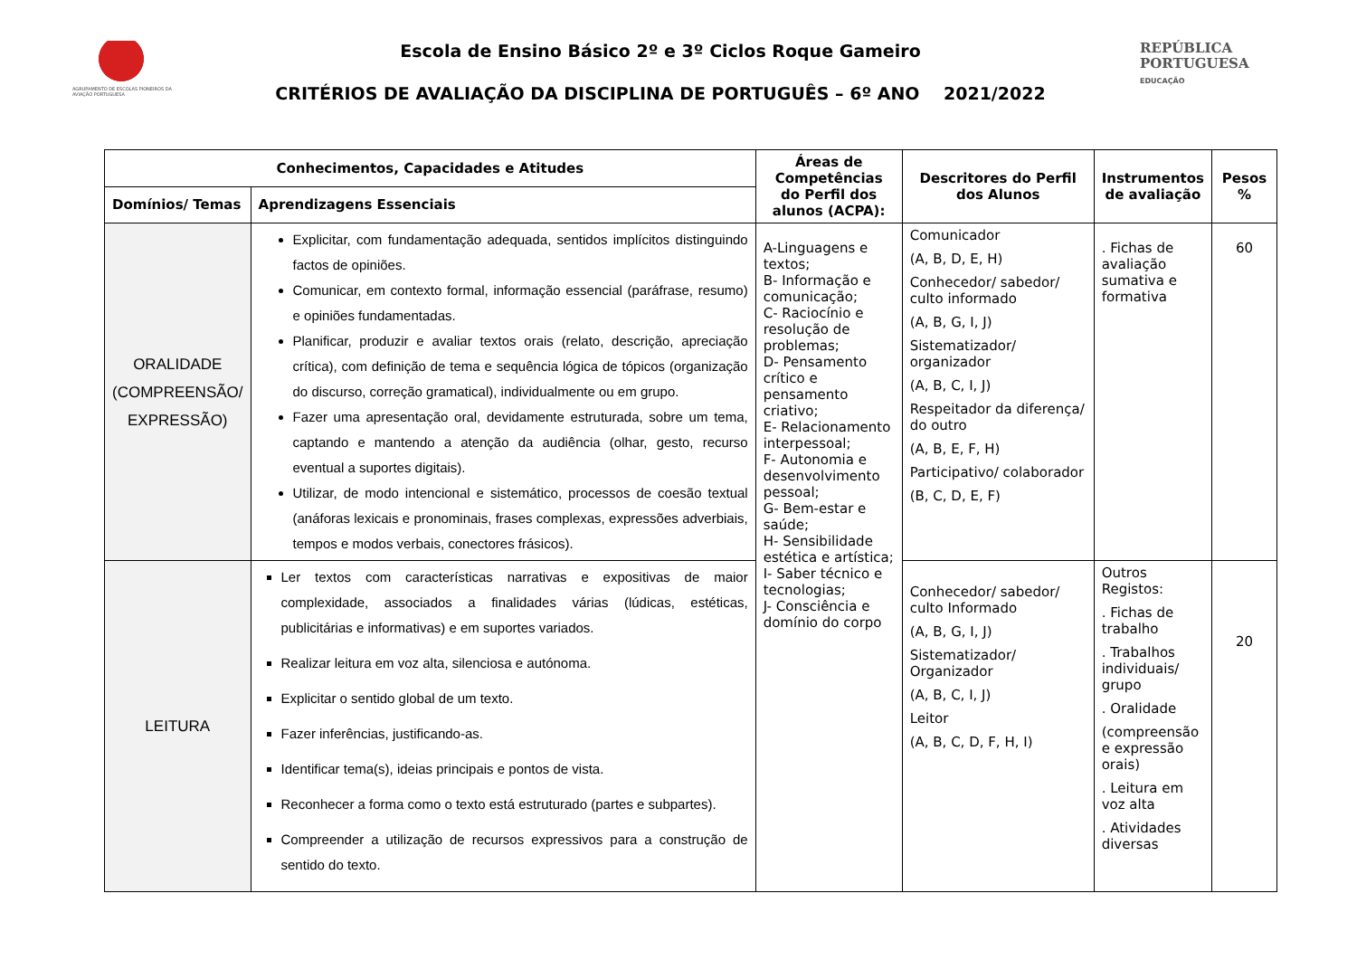AGRUPAMENTO DE ESCOLAS PIONEIROS DA AVIAÇÃO PORTUGUESA
Escola de Ensino Básico 2º e 3º Ciclos Roque Gameiro
CRITÉRIOS DE AVALIAÇÃO DA DISCIPLINA DE PORTUGUÊS – 6º ANO 2021/2022
REPÚBLICA
PORTUGUESA
EDUCAÇÃO
| Conhecimentos, Capacidades e Atitudes | | Áreas de Competências do Perfil dos alunos (ACPA): | Descritores do Perfil dos Alunos | Instrumentos de avaliação | Pesos % |
| --- | --- | --- | --- | --- | --- |
| Domínios/ Temas | Aprendizagens Essenciais | | | | |
| ORALIDADE (COMPREENSÃO/ EXPRESSÃO) | Explicitar, com fundamentação adequada, sentidos implícitos distinguindo factos de opiniões. Comunicar, em contexto formal, informação essencial (paráfrase, resumo) e opiniões fundamentadas. Planificar, produzir e avaliar textos orais (relato, descrição, apreciação crítica), com definição de tema e sequência lógica de tópicos (organização do discurso, correção gramatical), individualmente ou em grupo. Fazer uma apresentação oral, devidamente estruturada, sobre um tema, captando e mantendo a atenção da audiência (olhar, gesto, recurso eventual a suportes digitais). Utilizar, de modo intencional e sistemático, processos de coesão textual (anáforas lexicais e pronominais, frases complexas, expressões adverbiais, tempos e modos verbais, conectores frásicos). | A-Linguagens e textos; B- Informação e comunicação; C- Raciocínio e resolução de problemas; D- Pensamento crítico e pensamento criativo; E- Relacionamento interpessoal; F- Autonomia e desenvolvimento pessoal; G- Bem-estar e saúde; H- Sensibilidade estética e artística; I- Saber técnico e tecnologias; J- Consciência e domínio do corpo | Comunicador (A, B, D, E, H) Conhecedor/ sabedor/ culto informado (A, B, G, I, J) Sistematizador/ organizador (A, B, C, I, J) Respeitador da diferença/ do outro (A, B, E, F, H) Participativo/ colaborador (B, C, D, E, F) | . Fichas de avaliação sumativa e formativa | 60 |
| LEITURA | Ler textos com características narrativas e expositivas de maior complexidade, associados a finalidades várias (lúdicas, estéticas, publicitárias e informativas) e em suportes variados. Realizar leitura em voz alta, silenciosa e autónoma. Explicitar o sentido global de um texto. Fazer inferências, justificando-as. Identificar tema(s), ideias principais e pontos de vista. Reconhecer a forma como o texto está estruturado (partes e subpartes). Compreender a utilização de recursos expressivos para a construção de sentido do texto. | | Conhecedor/ sabedor/ culto Informado (A, B, G, I, J) Sistematizador/ Organizador (A, B, C, I, J) Leitor (A, B, C, D, F, H, I) | Outros Registos: . Fichas de trabalho . Trabalhos individuais/ grupo . Oralidade (compreensão e expressão orais) . Leitura em voz alta . Atividades diversas | 20 |